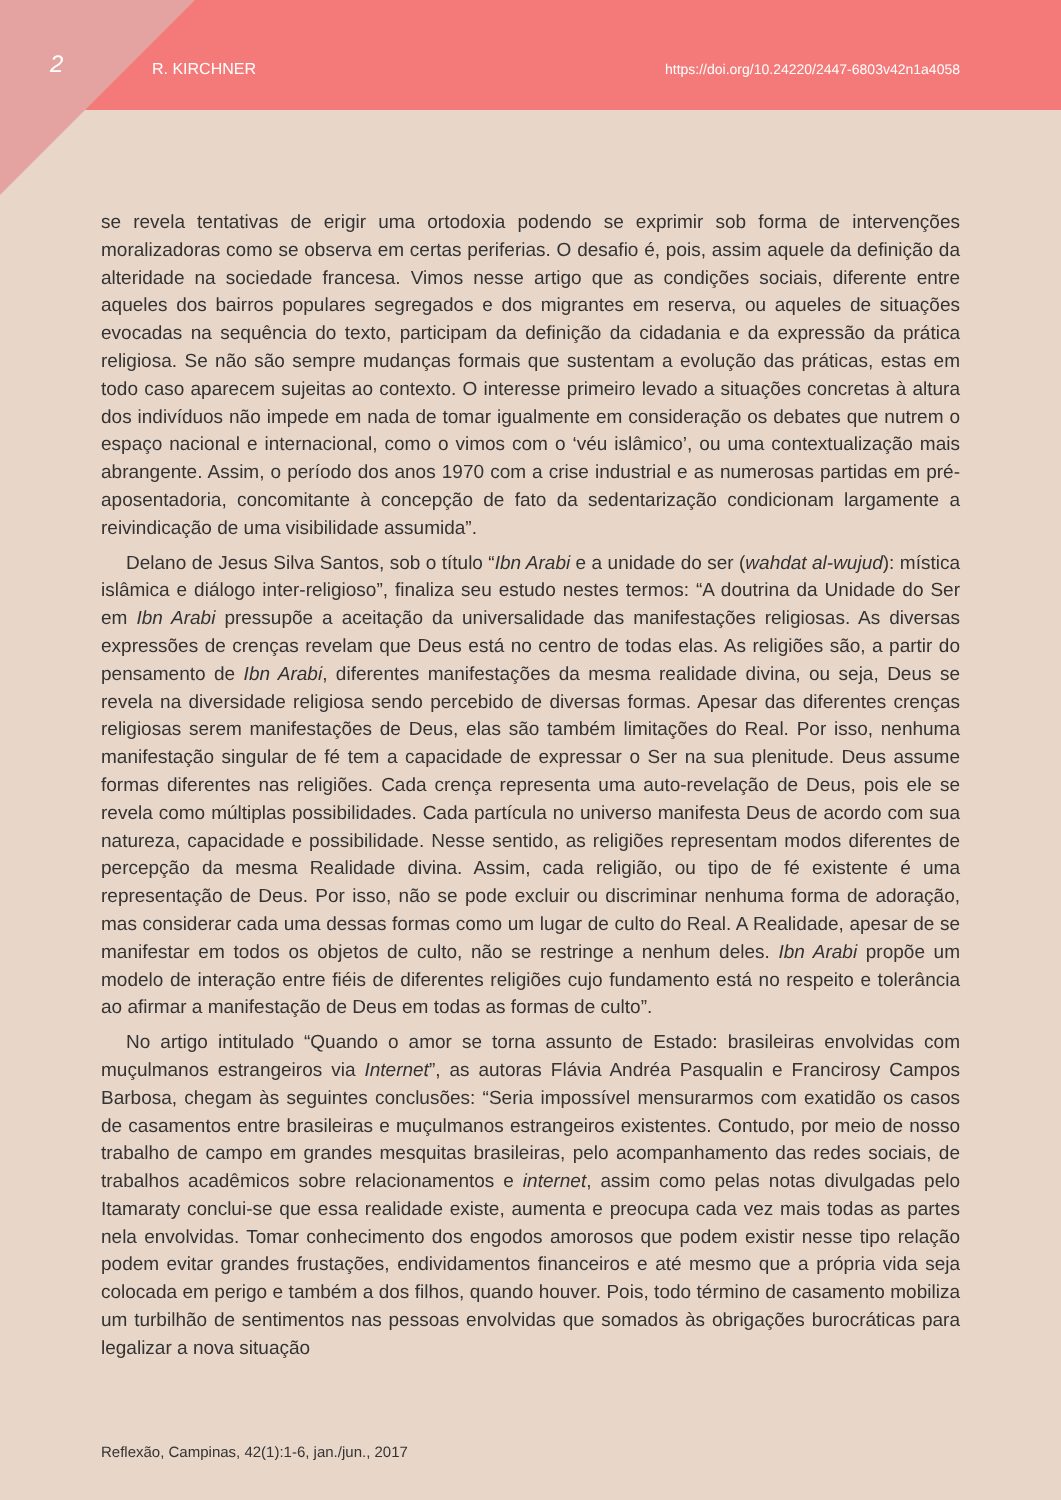2 R. KIRCHNER https://doi.org/10.24220/2447-6803v42n1a4058
se revela tentativas de erigir uma ortodoxia podendo se exprimir sob forma de intervenções moralizadoras como se observa em certas periferias. O desafio é, pois, assim aquele da definição da alteridade na sociedade francesa. Vimos nesse artigo que as condições sociais, diferente entre aqueles dos bairros populares segregados e dos migrantes em reserva, ou aqueles de situações evocadas na sequência do texto, participam da definição da cidadania e da expressão da prática religiosa. Se não são sempre mudanças formais que sustentam a evolução das práticas, estas em todo caso aparecem sujeitas ao contexto. O interesse primeiro levado a situações concretas à altura dos indivíduos não impede em nada de tomar igualmente em consideração os debates que nutrem o espaço nacional e internacional, como o vimos com o ‘véu islâmico’, ou uma contextualização mais abrangente. Assim, o período dos anos 1970 com a crise industrial e as numerosas partidas em pré-aposentadoria, concomitante à concepção de fato da sedentarização condicionam largamente a reivindicação de uma visibilidade assumida”.
Delano de Jesus Silva Santos, sob o título “Ibn Arabi e a unidade do ser (wahdat al-wujud): mística islâmica e diálogo inter-religioso”, finaliza seu estudo nestes termos: “A doutrina da Unidade do Ser em Ibn Arabi pressupõe a aceitação da universalidade das manifestações religiosas. As diversas expressões de crenças revelam que Deus está no centro de todas elas. As religiões são, a partir do pensamento de Ibn Arabi, diferentes manifestações da mesma realidade divina, ou seja, Deus se revela na diversidade religiosa sendo percebido de diversas formas. Apesar das diferentes crenças religiosas serem manifestações de Deus, elas são também limitações do Real. Por isso, nenhuma manifestação singular de fé tem a capacidade de expressar o Ser na sua plenitude. Deus assume formas diferentes nas religiões. Cada crença representa uma auto-revelação de Deus, pois ele se revela como múltiplas possibilidades. Cada partícula no universo manifesta Deus de acordo com sua natureza, capacidade e possibilidade. Nesse sentido, as religiões representam modos diferentes de percepção da mesma Realidade divina. Assim, cada religião, ou tipo de fé existente é uma representação de Deus. Por isso, não se pode excluir ou discriminar nenhuma forma de adoração, mas considerar cada uma dessas formas como um lugar de culto do Real. A Realidade, apesar de se manifestar em todos os objetos de culto, não se restringe a nenhum deles. Ibn Arabi propõe um modelo de interação entre fiéis de diferentes religiões cujo fundamento está no respeito e tolerância ao afirmar a manifestação de Deus em todas as formas de culto”.
No artigo intitulado “Quando o amor se torna assunto de Estado: brasileiras envolvidas com muçulmanos estrangeiros via Internet”, as autoras Flávia Andréa Pasqualin e Francirosy Campos Barbosa, chegam às seguintes conclusões: “Seria impossível mensurarmos com exatidão os casos de casamentos entre brasileiras e muçulmanos estrangeiros existentes. Contudo, por meio de nosso trabalho de campo em grandes mesquitas brasileiras, pelo acompanhamento das redes sociais, de trabalhos acadêmicos sobre relacionamentos e internet, assim como pelas notas divulgadas pelo Itamaraty conclui-se que essa realidade existe, aumenta e preocupa cada vez mais todas as partes nela envolvidas. Tomar conhecimento dos engodos amorosos que podem existir nesse tipo relação podem evitar grandes frustações, endividamentos financeiros e até mesmo que a própria vida seja colocada em perigo e também a dos filhos, quando houver. Pois, todo término de casamento mobiliza um turbilhão de sentimentos nas pessoas envolvidas que somados às obrigações burocráticas para legalizar a nova situação
Reflexão, Campinas, 42(1):1-6, jan./jun., 2017